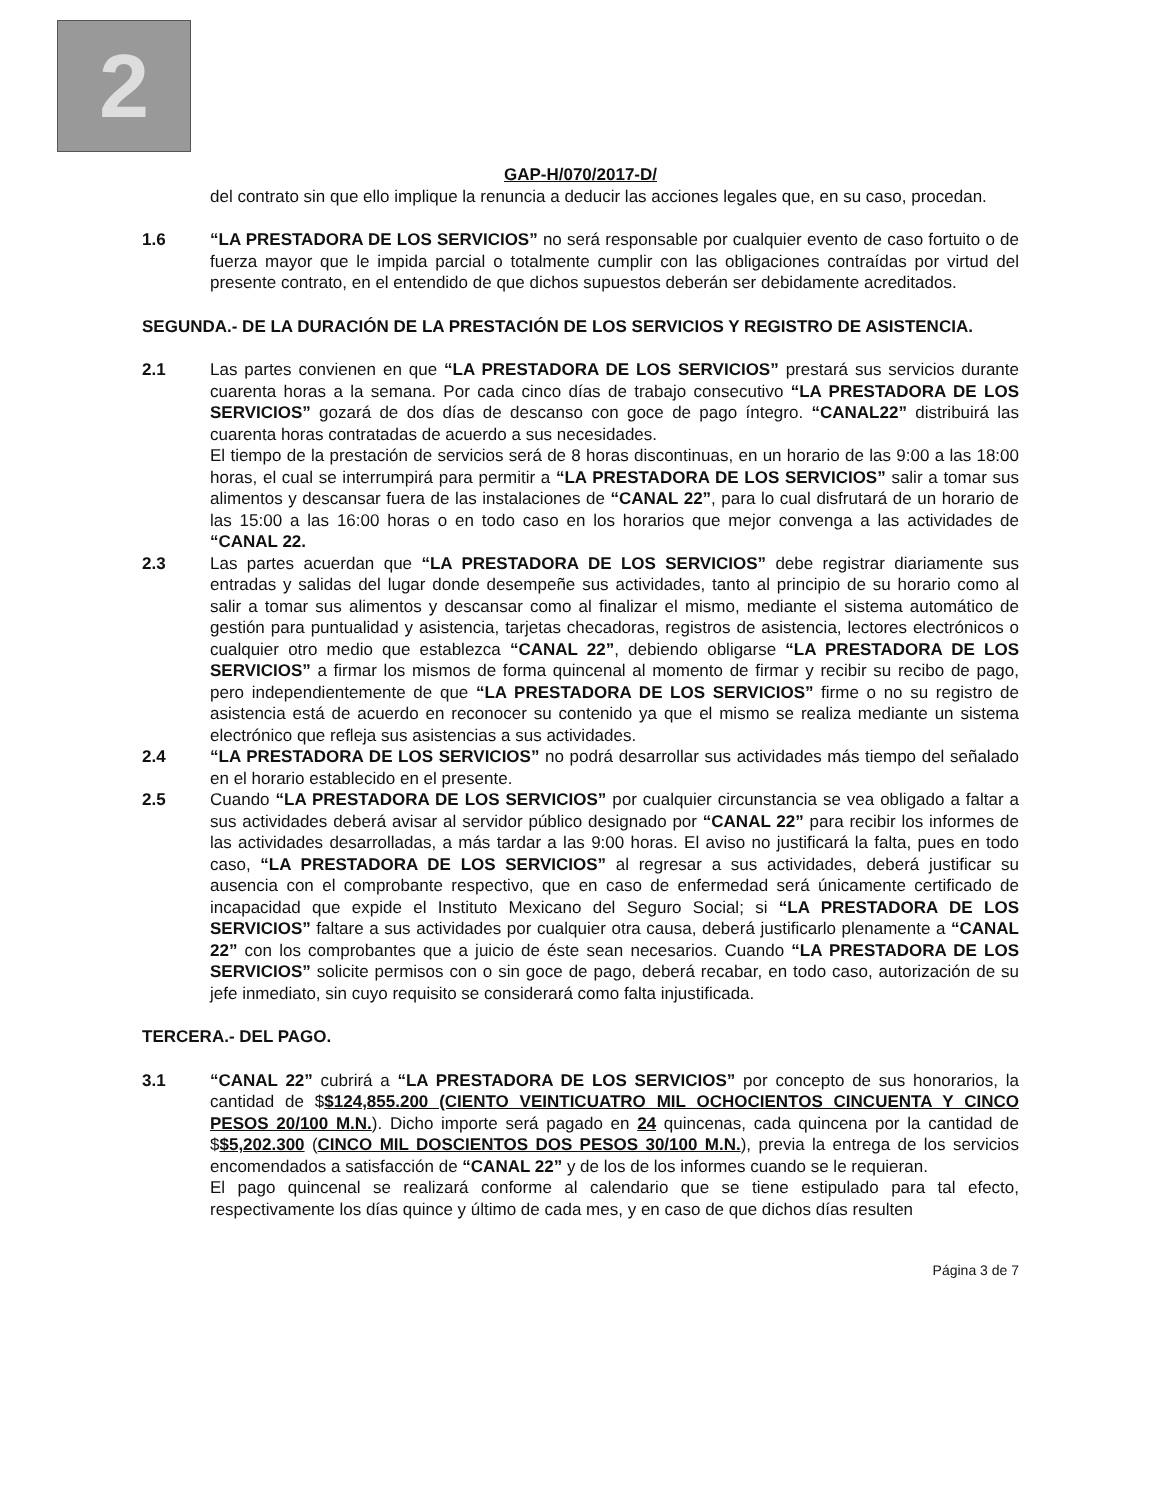2
GAP-H/070/2017-D/
del contrato sin que ello implique la renuncia a deducir las acciones legales que, en su caso, procedan.
1.6 “LA PRESTADORA DE LOS SERVICIOS” no será responsable por cualquier evento de caso fortuito o de fuerza mayor que le impida parcial o totalmente cumplir con las obligaciones contraídas por virtud del presente contrato, en el entendido de que dichos supuestos deberán ser debidamente acreditados.
SEGUNDA.- DE LA DURACIÓN DE LA PRESTACIÓN DE LOS SERVICIOS Y REGISTRO DE ASISTENCIA.
2.1 Las partes convienen en que “LA PRESTADORA DE LOS SERVICIOS” prestará sus servicios durante cuarenta horas a la semana. Por cada cinco días de trabajo consecutivo “LA PRESTADORA DE LOS SERVICIOS” gozará de dos días de descanso con goce de pago íntegro. “CANAL22” distribuirá las cuarenta horas contratadas de acuerdo a sus necesidades.
El tiempo de la prestación de servicios será de 8 horas discontinuas, en un horario de las 9:00 a las 18:00 horas, el cual se interrumpirá para permitir a “LA PRESTADORA DE LOS SERVICIOS” salir a tomar sus alimentos y descansar fuera de las instalaciones de “CANAL 22”, para lo cual disfrutará de un horario de las 15:00 a las 16:00 horas o en todo caso en los horarios que mejor convenga a las actividades de “CANAL 22.
2.3 Las partes acuerdan que “LA PRESTADORA DE LOS SERVICIOS” debe registrar diariamente sus entradas y salidas del lugar donde desempeñe sus actividades, tanto al principio de su horario como al salir a tomar sus alimentos y descansar como al finalizar el mismo, mediante el sistema automático de gestión para puntualidad y asistencia, tarjetas checadoras, registros de asistencia, lectores electrónicos o cualquier otro medio que establezca “CANAL 22”, debiendo obligarse “LA PRESTADORA DE LOS SERVICIOS” a firmar los mismos de forma quincenal al momento de firmar y recibir su recibo de pago, pero independientemente de que “LA PRESTADORA DE LOS SERVICIOS” firme o no su registro de asistencia está de acuerdo en reconocer su contenido ya que el mismo se realiza mediante un sistema electrónico que refleja sus asistencias a sus actividades.
2.4 “LA PRESTADORA DE LOS SERVICIOS” no podrá desarrollar sus actividades más tiempo del señalado en el horario establecido en el presente.
2.5 Cuando “LA PRESTADORA DE LOS SERVICIOS” por cualquier circunstancia se vea obligado a faltar a sus actividades deberá avisar al servidor público designado por “CANAL 22” para recibir los informes de las actividades desarrolladas, a más tardar a las 9:00 horas. El aviso no justificará la falta, pues en todo caso, “LA PRESTADORA DE LOS SERVICIOS” al regresar a sus actividades, deberá justificar su ausencia con el comprobante respectivo, que en caso de enfermedad será únicamente certificado de incapacidad que expide el Instituto Mexicano del Seguro Social; si “LA PRESTADORA DE LOS SERVICIOS” faltare a sus actividades por cualquier otra causa, deberá justificarlo plenamente a “CANAL 22” con los comprobantes que a juicio de éste sean necesarios. Cuando “LA PRESTADORA DE LOS SERVICIOS” solicite permisos con o sin goce de pago, deberá recabar, en todo caso, autorización de su jefe inmediato, sin cuyo requisito se considerará como falta injustificada.
TERCERA.- DEL PAGO.
3.1 “CANAL 22” cubrirá a “LA PRESTADORA DE LOS SERVICIOS” por concepto de sus honorarios, la cantidad de $$124,855.200 (CIENTO VEINTICUATRO MIL OCHOCIENTOS CINCUENTA Y CINCO PESOS 20/100 M.N.). Dicho importe será pagado en 24 quincenas, cada quincena por la cantidad de $$5,202.300 (CINCO MIL DOSCIENTOS DOS PESOS 30/100 M.N.), previa la entrega de los servicios encomendados a satisfacción de “CANAL 22” y de los de los informes cuando se le requieran.
El pago quincenal se realizará conforme al calendario que se tiene estipulado para tal efecto, respectivamente los días quince y último de cada mes, y en caso de que dichos días resulten
Página 3 de 7